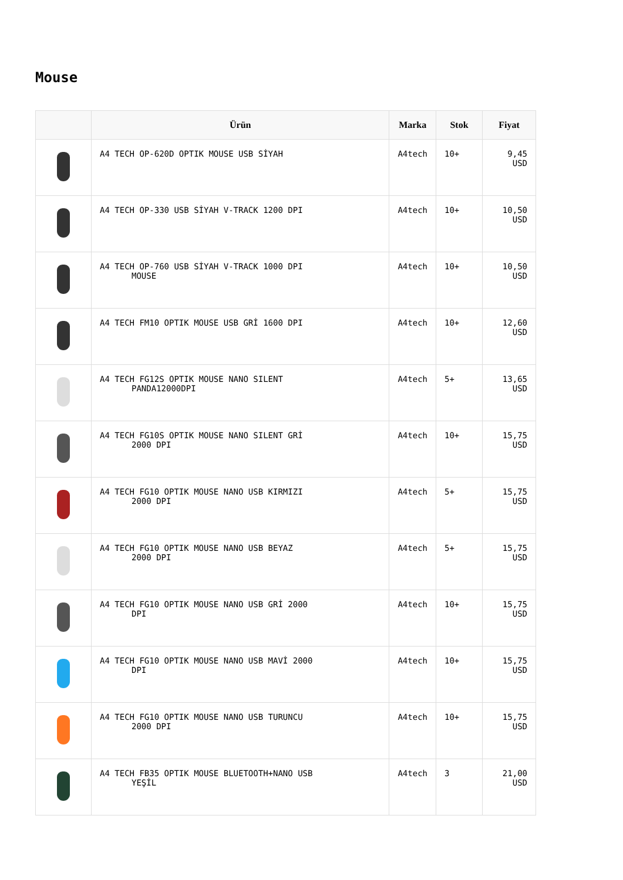Mouse
| | Ürün | Marka | Stok | Fiyat |
| --- | --- | --- | --- | --- |
| | A4 TECH OP-620D OPTIK MOUSE USB SİYAH | A4tech | 10+ | 9,45 USD |
| | A4 TECH OP-330 USB SİYAH V-TRACK 1200 DPI | A4tech | 10+ | 10,50 USD |
| | A4 TECH OP-760 USB SİYAH V-TRACK 1000 DPI MOUSE | A4tech | 10+ | 10,50 USD |
| | A4 TECH FM10 OPTIK MOUSE USB GRİ 1600 DPI | A4tech | 10+ | 12,60 USD |
| | A4 TECH FG12S OPTIK MOUSE NANO SILENT PANDA12000DPI | A4tech | 5+ | 13,65 USD |
| | A4 TECH FG10S OPTIK MOUSE NANO SILENT GRİ 2000 DPI | A4tech | 10+ | 15,75 USD |
| | A4 TECH FG10 OPTIK MOUSE NANO USB KIRMIZI 2000 DPI | A4tech | 5+ | 15,75 USD |
| | A4 TECH FG10 OPTIK MOUSE NANO USB BEYAZ 2000 DPI | A4tech | 5+ | 15,75 USD |
| | A4 TECH FG10 OPTIK MOUSE NANO USB GRİ 2000 DPI | A4tech | 10+ | 15,75 USD |
| | A4 TECH FG10 OPTIK MOUSE NANO USB MAVİ 2000 DPI | A4tech | 10+ | 15,75 USD |
| | A4 TECH FG10 OPTIK MOUSE NANO USB TURUNCU 2000 DPI | A4tech | 10+ | 15,75 USD |
| | A4 TECH FB35 OPTIK MOUSE BLUETOOTH+NANO USB YEŞİL | A4tech | 3 | 21,00 USD |